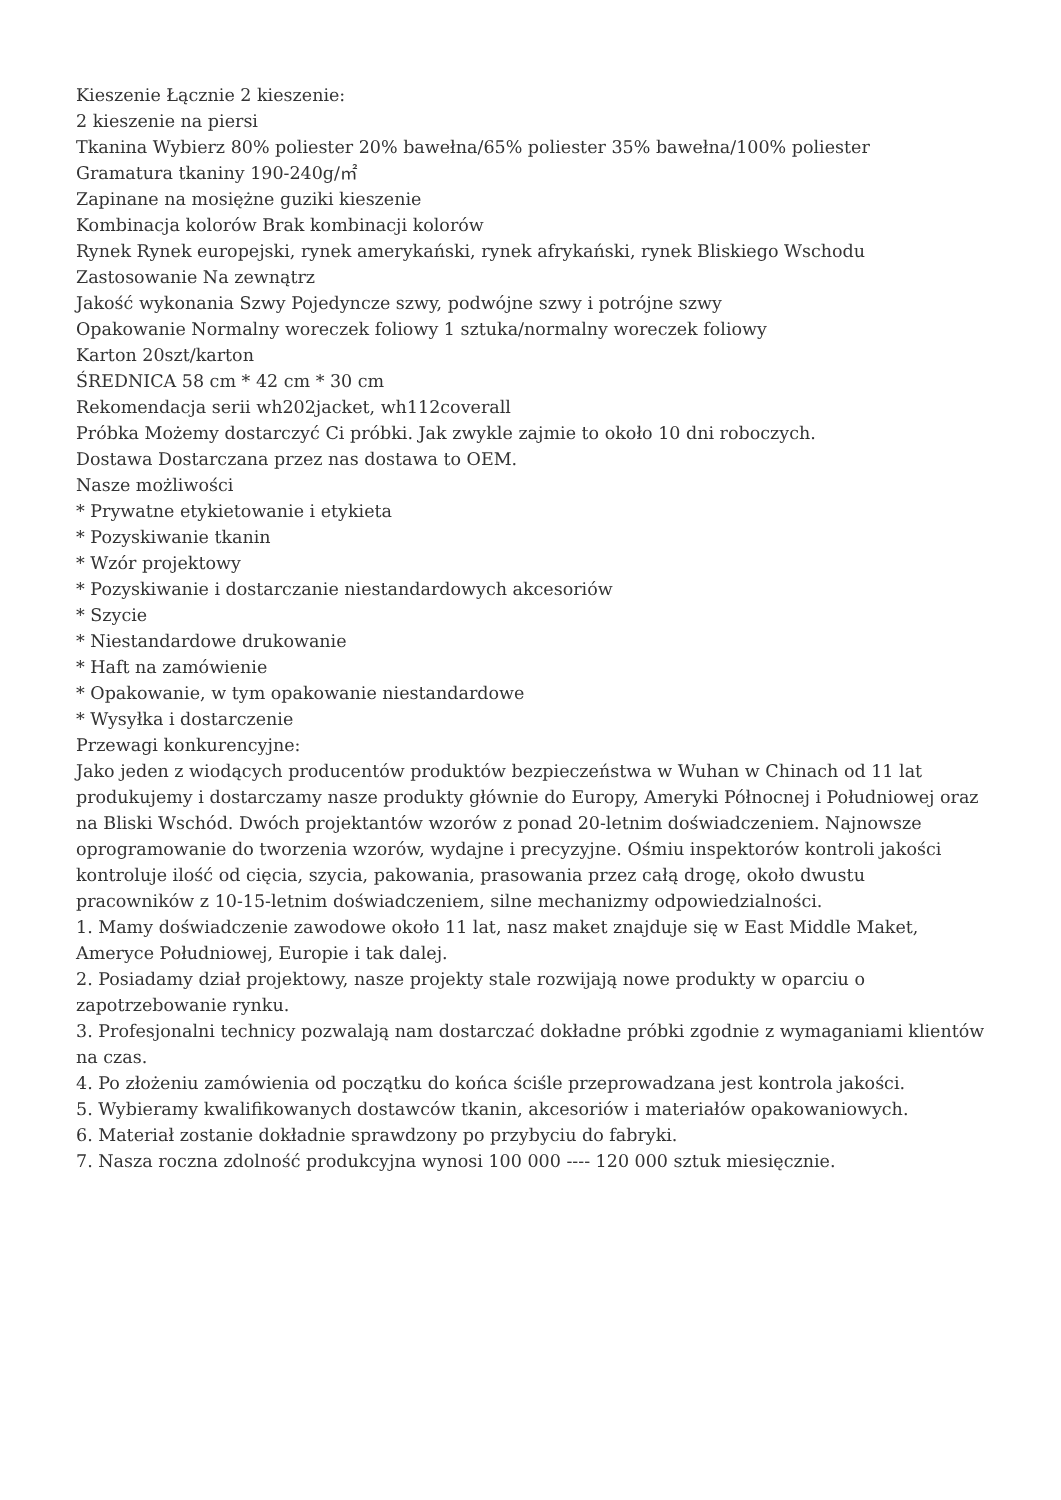Kieszenie Łącznie 2 kieszenie:
2 kieszenie na piersi
Tkanina Wybierz 80% poliester 20% bawełna/65% poliester 35% bawełna/100% poliester
Gramatura tkaniny 190-240g/㎡
Zapinane na mosiężne guziki kieszenie
Kombinacja kolorów Brak kombinacji kolorów
Rynek Rynek europejski, rynek amerykański, rynek afrykański, rynek Bliskiego Wschodu
Zastosowanie Na zewnątrz
Jakość wykonania Szwy Pojedyncze szwy, podwójne szwy i potrójne szwy
Opakowanie Normalny woreczek foliowy 1 sztuka/normalny woreczek foliowy
Karton 20szt/karton
ŚREDNICA 58 cm * 42 cm * 30 cm
Rekomendacja serii wh202jacket, wh112coverall
Próbka Możemy dostarczyć Ci próbki. Jak zwykle zajmie to około 10 dni roboczych.
Dostawa Dostarczana przez nas dostawa to OEM.
Nasze możliwości
* Prywatne etykietowanie i etykieta
* Pozyskiwanie tkanin
* Wzór projektowy
* Pozyskiwanie i dostarczanie niestandardowych akcesoriów
* Szycie
* Niestandardowe drukowanie
* Haft na zamówienie
* Opakowanie, w tym opakowanie niestandardowe
* Wysyłka i dostarczenie
Przewagi konkurencyjne:
Jako jeden z wiodących producentów produktów bezpieczeństwa w Wuhan w Chinach od 11 lat produkujemy i dostarczamy nasze produkty głównie do Europy, Ameryki Północnej i Południowej oraz na Bliski Wschód. Dwóch projektantów wzorów z ponad 20-letnim doświadczeniem. Najnowsze oprogramowanie do tworzenia wzorów, wydajne i precyzyjne. Ośmiu inspektorów kontroli jakości kontroluje ilość od cięcia, szycia, pakowania, prasowania przez całą drogę, około dwustu pracowników z 10-15-letnim doświadczeniem, silne mechanizmy odpowiedzialności.
1. Mamy doświadczenie zawodowe około 11 lat, nasz maket znajduje się w East Middle Maket, Ameryce Południowej, Europie i tak dalej.
2. Posiadamy dział projektowy, nasze projekty stale rozwijają nowe produkty w oparciu o zapotrzebowanie rynku.
3. Profesjonalni technicy pozwalają nam dostarczać dokładne próbki zgodnie z wymaganiami klientów na czas.
4. Po złożeniu zamówienia od początku do końca ściśle przeprowadzana jest kontrola jakości.
5. Wybieramy kwalifikowanych dostawców tkanin, akcesoriów i materiałów opakowaniowych.
6. Materiał zostanie dokładnie sprawdzony po przybyciu do fabryki.
7. Nasza roczna zdolność produkcyjna wynosi 100 000 ---- 120 000 sztuk miesięcznie.